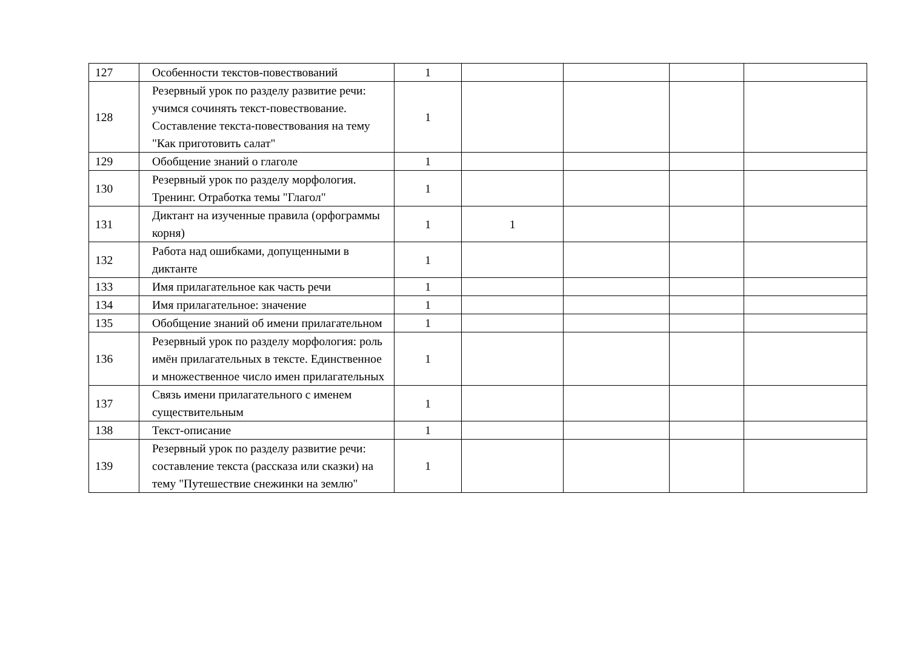| 127 | Особенности текстов-повествований | 1 | | | | |
| 128 | Резервный урок по разделу развитие речи: учимся сочинять текст-повествование. Составление текста-повествования на тему "Как приготовить салат" | 1 | | | | |
| 129 | Обобщение знаний о глаголе | 1 | | | | |
| 130 | Резервный урок по разделу морфология. Тренинг. Отработка темы "Глагол" | 1 | | | | |
| 131 | Диктант на изученные правила (орфограммы корня) | 1 | 1 | | | |
| 132 | Работа над ошибками, допущенными в диктанте | 1 | | | | |
| 133 | Имя прилагательное как часть речи | 1 | | | | |
| 134 | Имя прилагательное: значение | 1 | | | | |
| 135 | Обобщение знаний об имени прилагательном | 1 | | | | |
| 136 | Резервный урок по разделу морфология: роль имён прилагательных в тексте. Единственное и множественное число имен прилагательных | 1 | | | | |
| 137 | Связь имени прилагательного с именем существительным | 1 | | | | |
| 138 | Текст-описание | 1 | | | | |
| 139 | Резервный урок по разделу развитие речи: составление текста (рассказа или сказки) на тему "Путешествие снежинки на землю" | 1 | | | | |